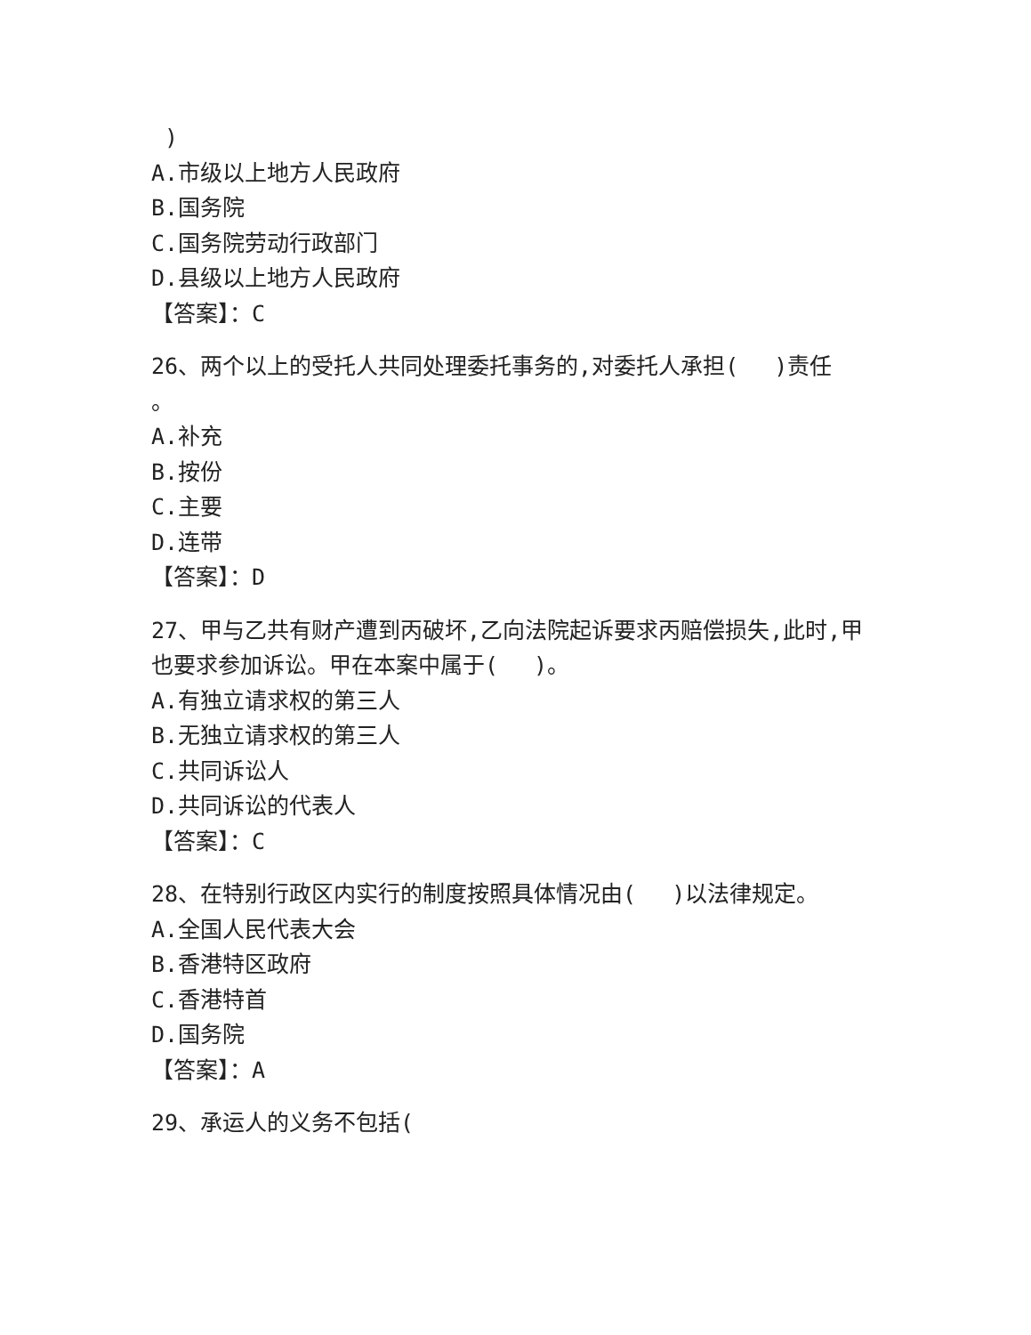)
A.市级以上地方人民政府
B.国务院
C.国务院劳动行政部门
D.县级以上地方人民政府
【答案】：C
26、两个以上的受托人共同处理委托事务的,对委托人承担(　 )责任
。
A.补充
B.按份
C.主要
D.连带
【答案】：D
27、甲与乙共有财产遭到丙破坏,乙向法院起诉要求丙赔偿损失,此时,甲也要求参加诉讼。甲在本案中属于(　 )。
A.有独立请求权的第三人
B.无独立请求权的第三人
C.共同诉讼人
D.共同诉讼的代表人
【答案】：C
28、在特别行政区内实行的制度按照具体情况由(　 )以法律规定。
A.全国人民代表大会
B.香港特区政府
C.香港特首
D.国务院
【答案】：A
29、承运人的义务不包括(